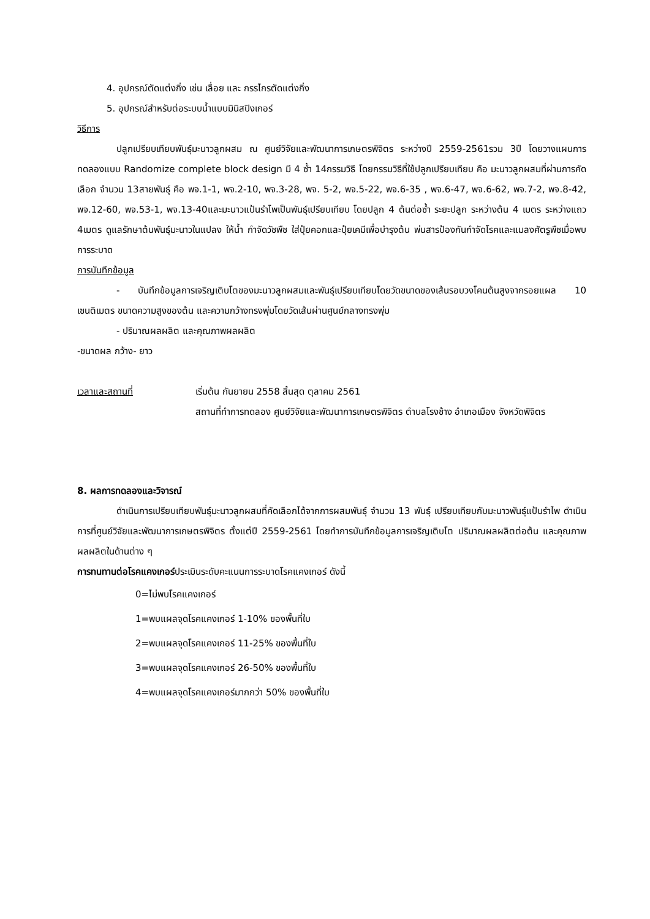4. อุปกรณ์ตัดแต่งกิ่ง เช่น เลื่อย และ กรรไกรตัดแต่งกิ่ง
5. อุปกรณ์สำหรับต่อระบบน้ำแบบมินิสปิงเกอร์
วิธีการ
ปลูกเปรียบเทียบพันธุ์มะนาวลูกผสม ณ ศูนย์วิจัยและพัฒนาการเกษตรพิจิตร ระหว่างปี 2559-2561รวม 3ปี โดยวางแผนการทดลองแบบ Randomize complete block design มี 4 ซ้ำ 14กรรมวิธี โดยกรรมวิธีที่ใช้ปลูกเปรียบเทียบ คือ มะนาวลูกผสมที่ผ่านการคัดเลือก จำนวน 13สายพันธุ์ คือ พจ.1-1, พจ.2-10, พจ.3-28, พจ. 5-2, พจ.5-22, พจ.6-35 , พจ.6-47, พจ.6-62, พจ.7-2, พจ.8-42, พจ.12-60, พจ.53-1, พจ.13-40และมะนาวแป้นรำไพเป็นพันธุ์เปรียบเทียบ โดยปลูก 4 ต้นต่อซ้ำ ระยะปลูก ระหว่างต้น 4 เมตร ระหว่างแถว 4เมตร ดูแลรักษาต้นพันธุ์มะนาวในแปลง ให้น้ำ กำจัดวัชพืช ใส่ปุ๋ยคอกและปุ๋ยเคมีเพื่อบำรุงต้น พ่นสารป้องกันกำจัดโรคและแมลงศัตรูพืชเมื่อพบการระบาด
การบันทึกข้อมูล
- บันทึกข้อมูลการเจริญเติบโตของมะนาวลูกผสมและพันธุ์เปรียบเทียบโดยวัดขนาดของเส้นรอบวงโคนต้นสูงจากรอยแผล 10 เซนติเมตร ขนาดความสูงของต้น และความกว้างทรงพุ่มโดยวัดเส้นผ่านศูนย์กลางทรงพุ่ม
- ปริมาณผลผลิต และคุณภาพผลผลิต
-ขนาดผล กว้าง- ยาว
เวลาและสถานที่ เริ่มต้น กันยายน 2558 สิ้นสุด ตุลาคม 2561
สถานที่ทำการทดลอง ศูนย์วิจัยและพัฒนาการเกษตรพิจิตร ตำบลโรงช้าง อำเภอเมือง จังหวัดพิจิตร
8. ผลการทดลองและวิจารณ์
ดำเนินการเปรียบเทียบพันธุ์มะนาวลูกผสมที่คัดเลือกได้จากการผสมพันธุ์ จำนวน 13 พันธุ์ เปรียบเทียบกับมะนาวพันธุ์แป้นรำไพ ดำเนินการที่ศูนย์วิจัยและพัฒนาการเกษตรพิจิตร ตั้งแต่ปี 2559-2561 โดยทำการบันทึกข้อมูลการเจริญเติบโต ปริมาณผลผลิตต่อต้น และคุณภาพผลผลิตในด้านต่าง ๆ
การทนทานต่อโรคแคงเกอร์ประเมินระดับคะแนนการระบาดโรคแคงเกอร์ ดังนี้
0=ไม่พบโรคแคงเกอร์
1=พบแผลจุดโรคแคงเกอร์ 1-10% ของพื้นที่ใบ
2=พบแผลจุดโรคแคงเกอร์ 11-25% ของพื้นที่ใบ
3=พบแผลจุดโรคแคงเกอร์ 26-50% ของพื้นที่ใบ
4=พบแผลจุดโรคแคงเกอร์มากกว่า 50% ของพื้นที่ใบ